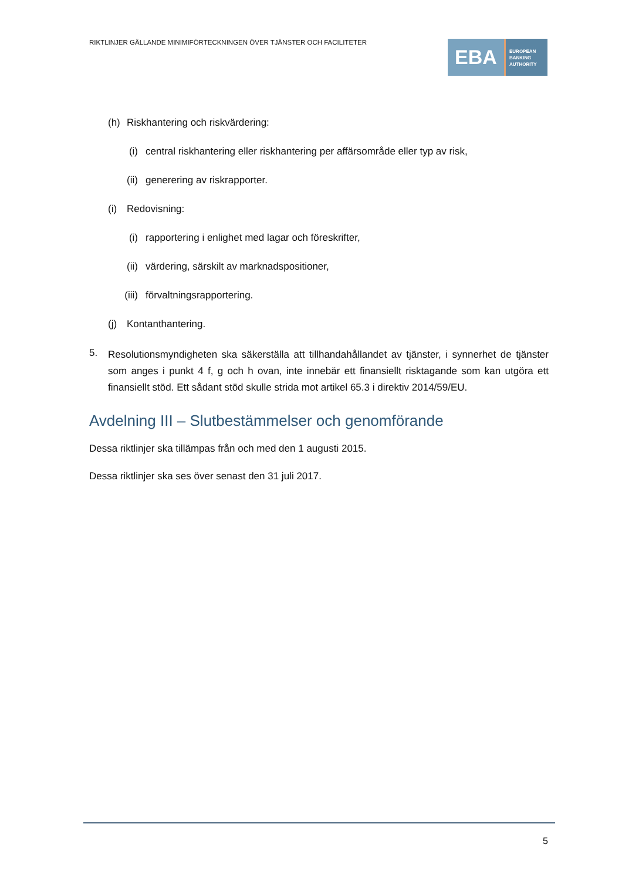RIKTLINJER GÄLLANDE MINIMIFÖRTECKNINGEN ÖVER TJÄNSTER OCH FACILITETER
EBA
EUROPEAN
BANKING
AUTHORITY
(h) Riskhantering och riskvärdering:
(i) central riskhantering eller riskhantering per affärsområde eller typ av risk,
(ii) generering av riskrapporter.
(i) Redovisning:
(i) rapportering i enlighet med lagar och föreskrifter,
(ii) värdering, särskilt av marknadspositioner,
(iii) förvaltningsrapportering.
(j) Kontanthantering.
5. Resolutionsmyndigheten ska säkerställa att tillhandahållandet av tjänster, i synnerhet de tjänster som anges i punkt 4 f, g och h ovan, inte innebär ett finansiellt risktagande som kan utgöra ett finansiellt stöd. Ett sådant stöd skulle strida mot artikel 65.3 i direktiv 2014/59/EU.
Avdelning III – Slutbestämmelser och genomförande
Dessa riktlinjer ska tillämpas från och med den 1 augusti 2015.
Dessa riktlinjer ska ses över senast den 31 juli 2017.
5